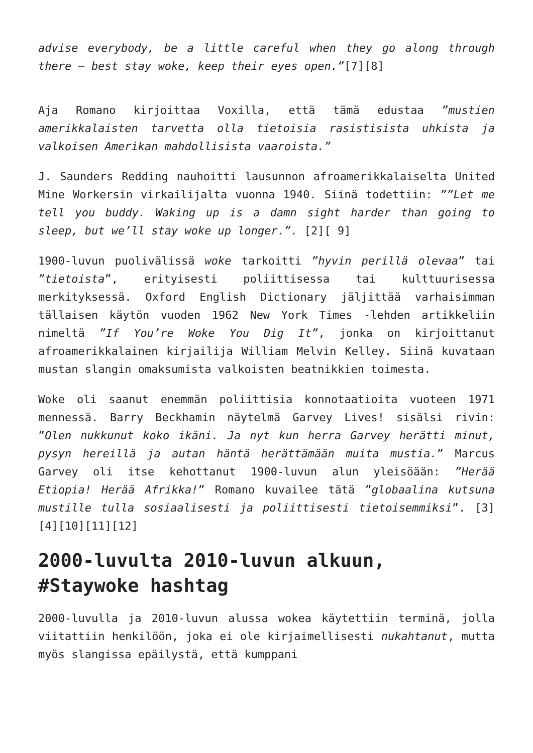advise everybody, be a little careful when they go along through there – best stay woke, keep their eyes open.”[7][8]
Aja Romano kirjoittaa Voxilla, että tämä edustaa ”mustien amerikkalaisten tarvetta olla tietoisia rasistisista uhkista ja valkoisen Amerikan mahdollisista vaaroista.”
J. Saunders Redding nauhoitti lausunnon afroamerikkalaiselta United Mine Workersin virkailijalta vuonna 1940. Siinä todettiin: ””Let me tell you buddy. Waking up is a damn sight harder than going to sleep, but we’ll stay woke up longer.”. [2][ 9]
1900-luvun puolivälissä woke tarkoitti ”hyvin perillä olevaa” tai ”tietoista”, erityisesti poliittisessa tai kulttuurisessa merkityksessä. Oxford English Dictionary jäljittää varhaisimman tällaisen käytön vuoden 1962 New York Times -lehden artikkeliin nimeltä ”If You’re Woke You Dig It”, jonka on kirjoittanut afroamerikkalainen kirjailija William Melvin Kelley. Siinä kuvataan mustan slangin omaksumista valkoisten beatnikkien toimesta.
Woke oli saanut enemmän poliittisia konnotaatioita vuoteen 1971 mennessä. Barry Beckhamin näytelmä Garvey Lives! sisälsi rivin: ”Olen nukkunut koko ikäni. Ja nyt kun herra Garvey herätti minut, pysyn hereillä ja autan häntä herättämään muita mustia.” Marcus Garvey oli itse kehottanut 1900-luvun alun yleisöään: ”Herää Etiopia! Herää Afrikka!” Romano kuvailee tätä ”globaalina kutsuna mustille tulla sosiaalisesti ja poliittisesti tietoisemmiksi”. [3][4][10][11][12]
2000-luvulta 2010-luvun alkuun, #Staywoke hashtag
2000-luvulla ja 2010-luvun alussa wokea käytettiin terminä, jolla viitattiin henkilöön, joka ei ole kirjaimellisesti nukahtanut, mutta myös slangissa epäilystä, että kumppani